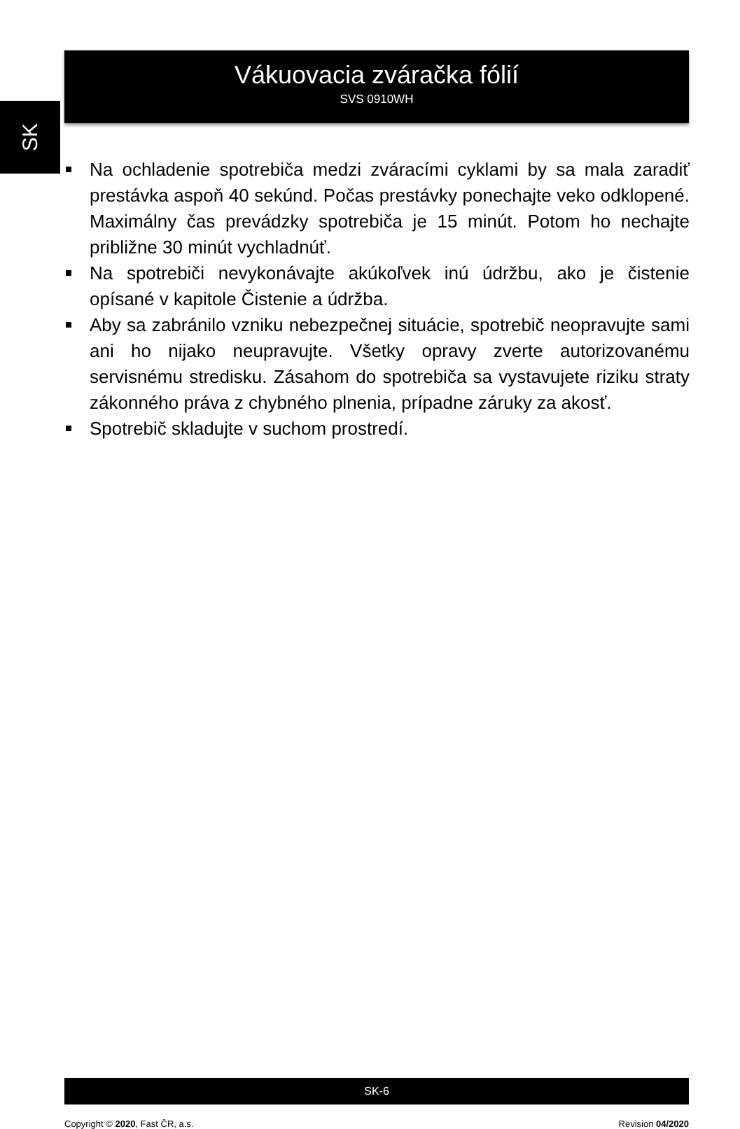SK
Vákuovacia zváračka fólií
SVS 0910WH
Na ochladenie spotrebiča medzi zváracími cyklami by sa mala zaradiť prestávka aspoň 40 sekúnd. Počas prestávky ponechajte veko odklopené. Maximálny čas prevádzky spotrebiča je 15 minút. Potom ho nechajte približne 30 minút vychladnúť.
Na spotrebiči nevykonávajte akúkoľvek inú údržbu, ako je čistenie opísané v kapitole Čistenie a údržba.
Aby sa zabránilo vzniku nebezpečnej situácie, spotrebič neopravujte sami ani ho nijako neupravujte. Všetky opravy zverte autorizovanému servisnému stredisku. Zásahom do spotrebiča sa vystavujete riziku straty zákonného práva z chybného plnenia, prípadne záruky za akosť.
Spotrebič skladujte v suchom prostredí.
SK-6
Copyright © 2020, Fast ČR, a.s. Revision 04/2020